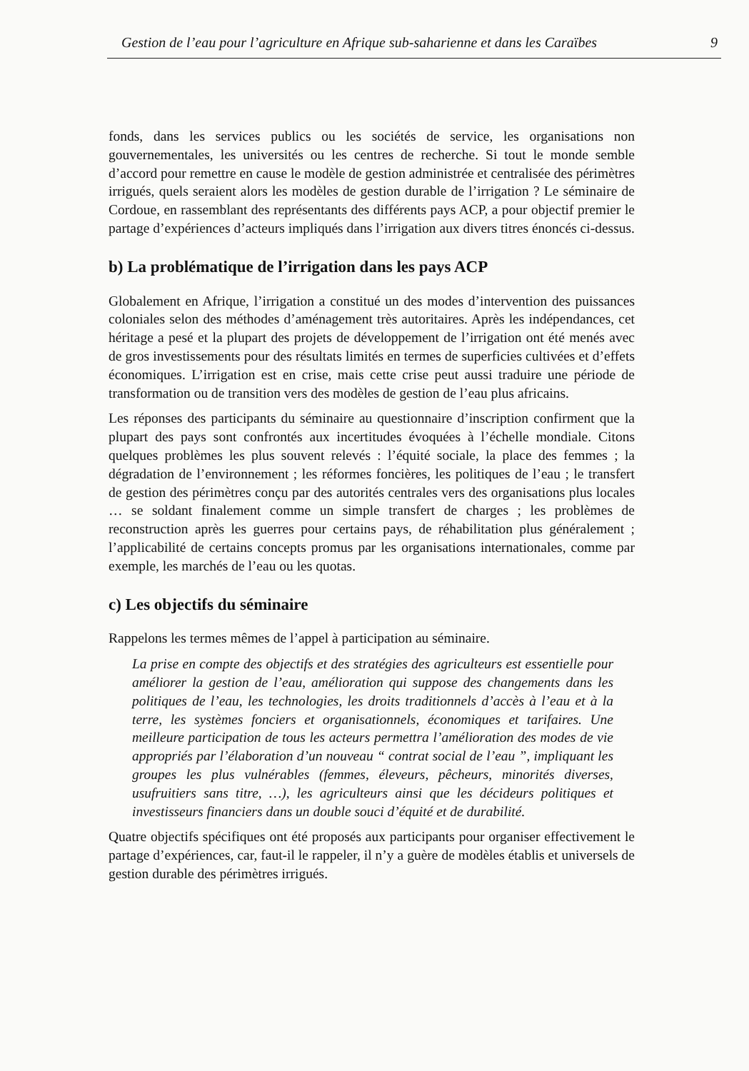Gestion de l’eau pour l’agriculture en Afrique sub-saharienne et dans les Caraïbes 9
fonds, dans les services publics ou les sociétés de service, les organisations non gouvernementales, les universités ou les centres de recherche. Si tout le monde semble d’accord pour remettre en cause le modèle de gestion administrée et centralisée des périmètres irrigués, quels seraient alors les modèles de gestion durable de l’irrigation ? Le séminaire de Cordoue, en rassemblant des représentants des différents pays ACP, a pour objectif premier le partage d’expériences d’acteurs impliqués dans l’irrigation aux divers titres énoncés ci-dessus.
b) La problématique de l’irrigation dans les pays ACP
Globalement en Afrique, l’irrigation a constitué un des modes d’intervention des puissances coloniales selon des méthodes d’aménagement très autoritaires. Après les indépendances, cet héritage a pesé et la plupart des projets de développement de l’irrigation ont été menés avec de gros investissements pour des résultats limités en termes de superficies cultivées et d’effets économiques. L’irrigation est en crise, mais cette crise peut aussi traduire une période de transformation ou de transition vers des modèles de gestion de l’eau plus africains.
Les réponses des participants du séminaire au questionnaire d’inscription confirment que la plupart des pays sont confrontés aux incertitudes évoquées à l’échelle mondiale. Citons quelques problèmes les plus souvent relevés : l’équité sociale, la place des femmes ; la dégradation de l’environnement ; les réformes foncières, les politiques de l’eau ; le transfert de gestion des périmètres conçu par des autorités centrales vers des organisations plus locales … se soldant finalement comme un simple transfert de charges ; les problèmes de reconstruction après les guerres pour certains pays, de réhabilitation plus généralement ; l’applicabilité de certains concepts promus par les organisations internationales, comme par exemple, les marchés de l’eau ou les quotas.
c) Les objectifs du séminaire
Rappelons les termes mêmes de l’appel à participation au séminaire.
La prise en compte des objectifs et des stratégies des agriculteurs est essentielle pour améliorer la gestion de l’eau, amélioration qui suppose des changements dans les politiques de l’eau, les technologies, les droits traditionnels d’accès à l’eau et à la terre, les systèmes fonciers et organisationnels, économiques et tarifaires. Une meilleure participation de tous les acteurs permettra l’amélioration des modes de vie appropriés par l’élaboration d’un nouveau “ contrat social de l’eau ”, impliquant les groupes les plus vulnérables (femmes, éleveurs, pêcheurs, minorités diverses, usufruitiers sans titre, …), les agriculteurs ainsi que les décideurs politiques et investisseurs financiers dans un double souci d’équité et de durabilité.
Quatre objectifs spécifiques ont été proposés aux participants pour organiser effectivement le partage d’expériences, car, faut-il le rappeler, il n’y a guère de modèles établis et universels de gestion durable des périmètres irrigués.